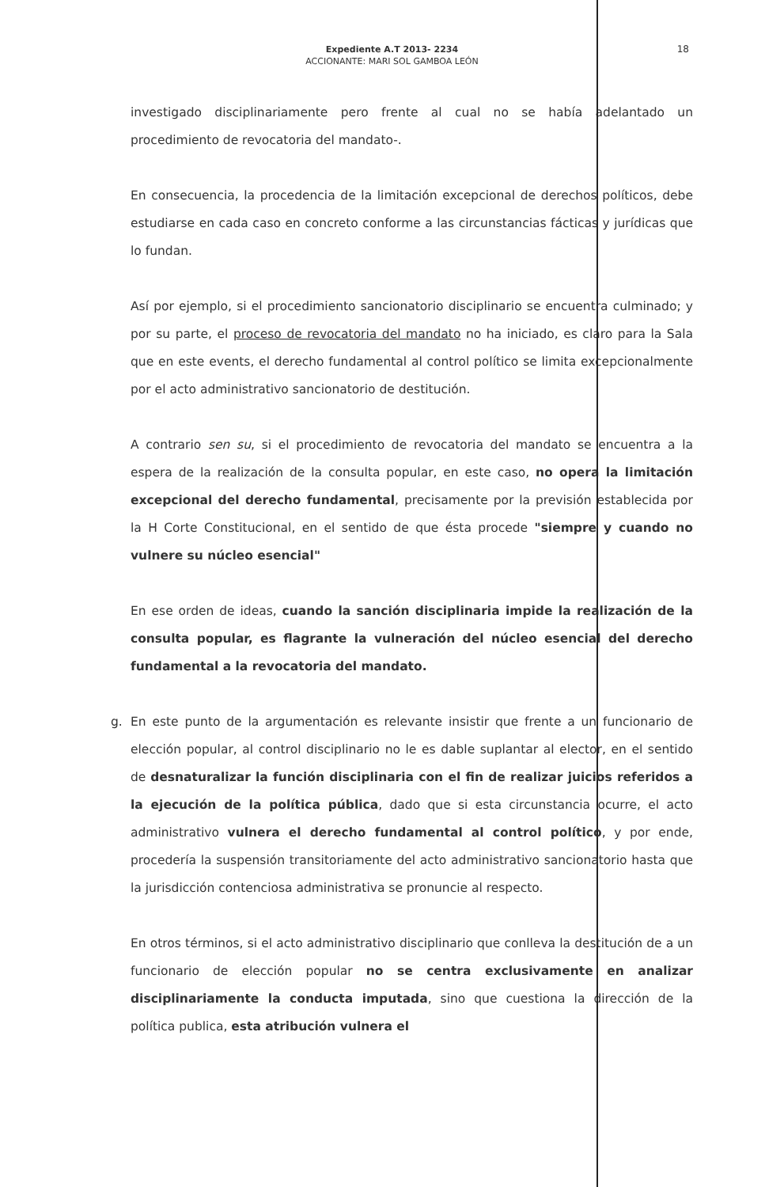Expediente A.T 2013- 2234
ACCIONANTE: MARI SOL GAMBOA LEÓN
18
investigado disciplinariamente pero frente al cual no se había adelantado un procedimiento de revocatoria del mandato-.
En consecuencia, la procedencia de la limitación excepcional de derechos políticos, debe estudiarse en cada caso en concreto conforme a las circunstancias fácticas y jurídicas que lo fundan.
Así por ejemplo, si el procedimiento sancionatorio disciplinario se encuentra culminado; y por su parte, el proceso de revocatoria del mandato no ha iniciado, es claro para la Sala que en este events, el derecho fundamental al control político se limita excepcionalmente por el acto administrativo sancionatorio de destitución.
A contrario sen su, si el procedimiento de revocatoria del mandato se encuentra a la espera de la realización de la consulta popular, en este caso, no opera la limitación excepcional del derecho fundamental, precisamente por la previsión establecida por la H Corte Constitucional, en el sentido de que ésta procede "siempre y cuando no vulnere su núcleo esencial"
En ese orden de ideas, cuando la sanción disciplinaria impide la realización de la consulta popular, es flagrante la vulneración del núcleo esencial del derecho fundamental a la revocatoria del mandato.
g. En este punto de la argumentación es relevante insistir que frente a un funcionario de elección popular, al control disciplinario no le es dable suplantar al elector, en el sentido de desnaturalizar la función disciplinaria con el fin de realizar juicios referidos a la ejecución de la política pública, dado que si esta circunstancia ocurre, el acto administrativo vulnera el derecho fundamental al control político, y por ende, procedería la suspensión transitoriamente del acto administrativo sancionatorio hasta que la jurisdicción contenciosa administrativa se pronuncie al respecto.
En otros términos, si el acto administrativo disciplinario que conlleva la destitución de a un funcionario de elección popular no se centra exclusivamente en analizar disciplinariamente la conducta imputada, sino que cuestiona la dirección de la política publica, esta atribución vulnera el